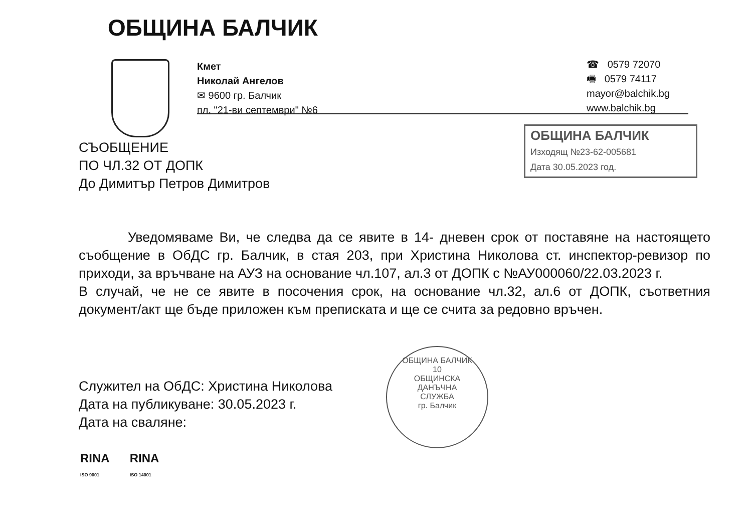ОБЩИНА БАЛЧИК
Кмет
Николай Ангелов
✉ 9600 гр. Балчик
пл. "21-ви септември" №6
☎ 0579 72070
🖷 0579 74117
mayor@balchik.bg
www.balchik.bg
СЪОБЩЕНИЕ
ПО ЧЛ.32 ОТ ДОПК
До Димитър Петров Димитров
ОБЩИНА БАЛЧИК
Изходящ №23-62-005681
Дата 30.05.2023 год.
Уведомяваме Ви, че следва да се явите в 14- дневен срок от поставяне на настоящето съобщение в ОбДС гр. Балчик, в стая 203, при Христина Николова ст. инспектор-ревизор по приходи, за връчване на АУЗ на основание чл.107, ал.3 от ДОПК с №АУ000060/22.03.2023 г.
В случай, че не се явите в посочения срок, на основание чл.32, ал.6 от ДОПК, съответния документ/акт ще бъде приложен към преписката и ще се счита за редовно връчен.
Служител на ОбДС: Христина Николова
Дата на публикуване: 30.05.2023 г.
Дата на сваляне:
ОБЩИНА БАЛЧИК
10
ОБЩИНСКА
ДАНЪЧНА
СЛУЖБА
гр. Балчик
RINA
ISO 9001
RINA
ISO 14001